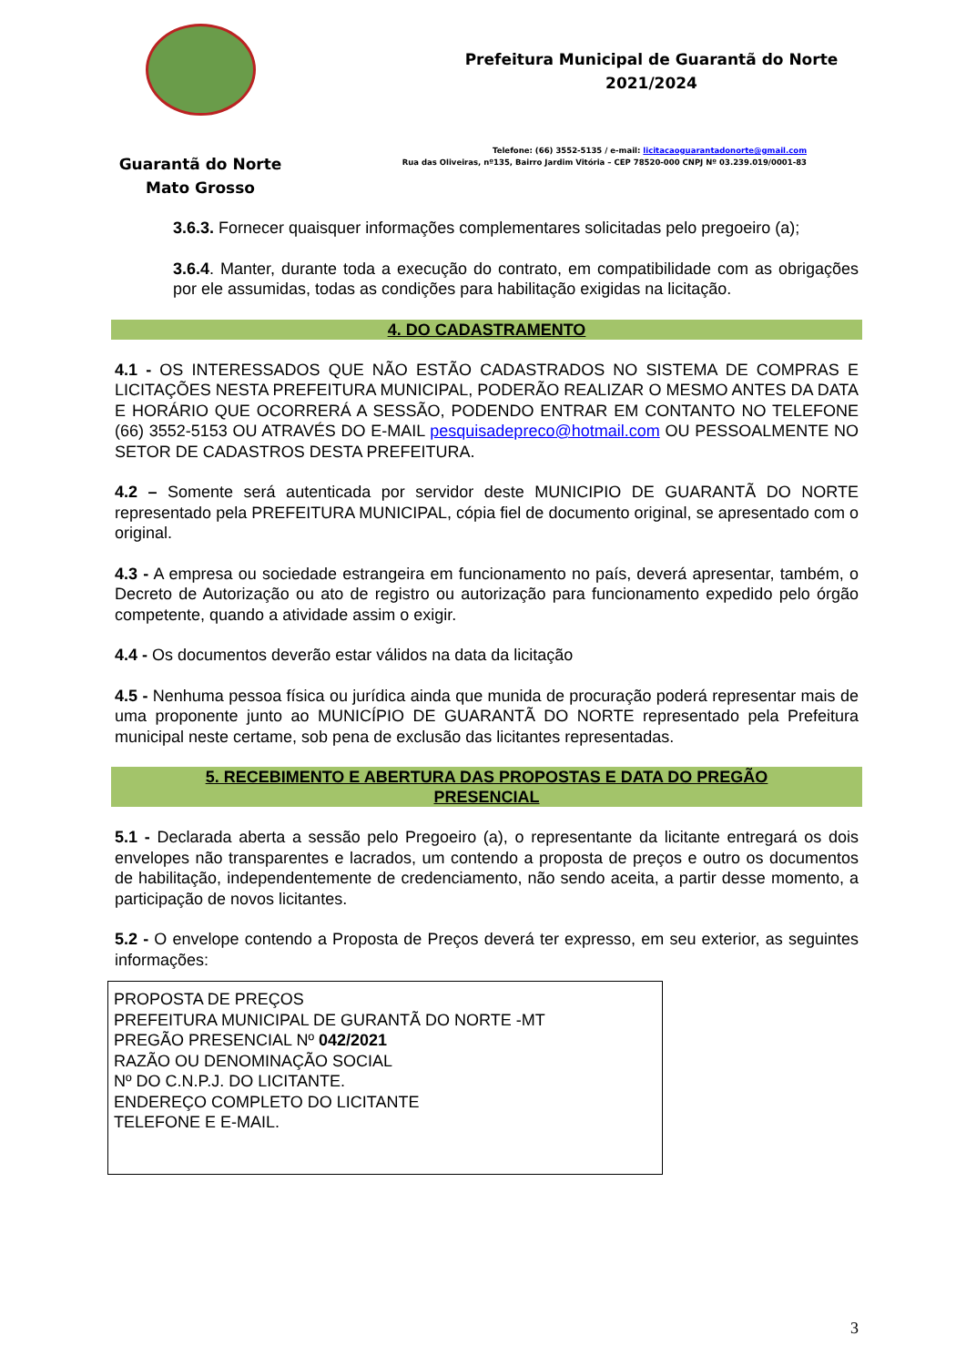Guarantã do Norte
Mato Grosso
Prefeitura Municipal de Guarantã do Norte
2021/2024
Telefone: (66) 3552-5135 / e-mail: licitacaoguarantadonorte@gmail.com
Rua das Oliveiras, nº135, Bairro Jardim Vitória – CEP 78520-000 CNPJ Nº 03.239.019/0001-83
3.6.3. Fornecer quaisquer informações complementares solicitadas pelo pregoeiro (a);
3.6.4. Manter, durante toda a execução do contrato, em compatibilidade com as obrigações por ele assumidas, todas as condições para habilitação exigidas na licitação.
4. DO CADASTRAMENTO
4.1 - OS INTERESSADOS QUE NÃO ESTÃO CADASTRADOS NO SISTEMA DE COMPRAS E LICITAÇÕES NESTA PREFEITURA MUNICIPAL, PODERÃO REALIZAR O MESMO ANTES DA DATA E HORÁRIO QUE OCORRERÁ A SESSÃO, PODENDO ENTRAR EM CONTANTO NO TELEFONE (66) 3552-5153 OU ATRAVÉS DO E-MAIL pesquisadepreco@hotmail.com OU PESSOALMENTE NO SETOR DE CADASTROS DESTA PREFEITURA.
4.2 – Somente será autenticada por servidor deste MUNICIPIO DE GUARANTÃ DO NORTE representado pela PREFEITURA MUNICIPAL, cópia fiel de documento original, se apresentado com o original.
4.3 - A empresa ou sociedade estrangeira em funcionamento no país, deverá apresentar, também, o Decreto de Autorização ou ato de registro ou autorização para funcionamento expedido pelo órgão competente, quando a atividade assim o exigir.
4.4 - Os documentos deverão estar válidos na data da licitação
4.5 - Nenhuma pessoa física ou jurídica ainda que munida de procuração poderá representar mais de uma proponente junto ao MUNICÍPIO DE GUARANTÃ DO NORTE representado pela Prefeitura municipal neste certame, sob pena de exclusão das licitantes representadas.
5. RECEBIMENTO E ABERTURA DAS PROPOSTAS E DATA DO PREGÃO
PRESENCIAL
5.1 - Declarada aberta a sessão pelo Pregoeiro (a), o representante da licitante entregará os dois envelopes não transparentes e lacrados, um contendo a proposta de preços e outro os documentos de habilitação, independentemente de credenciamento, não sendo aceita, a partir desse momento, a participação de novos licitantes.
5.2 - O envelope contendo a Proposta de Preços deverá ter expresso, em seu exterior, as seguintes informações:
PROPOSTA DE PREÇOS
PREFEITURA MUNICIPAL DE GURANTÃ DO NORTE -MT
PREGÃO PRESENCIAL Nº 042/2021
RAZÃO OU DENOMINAÇÃO SOCIAL
Nº DO C.N.P.J. DO LICITANTE.
ENDEREÇO COMPLETO DO LICITANTE
TELEFONE E E-MAIL.
3